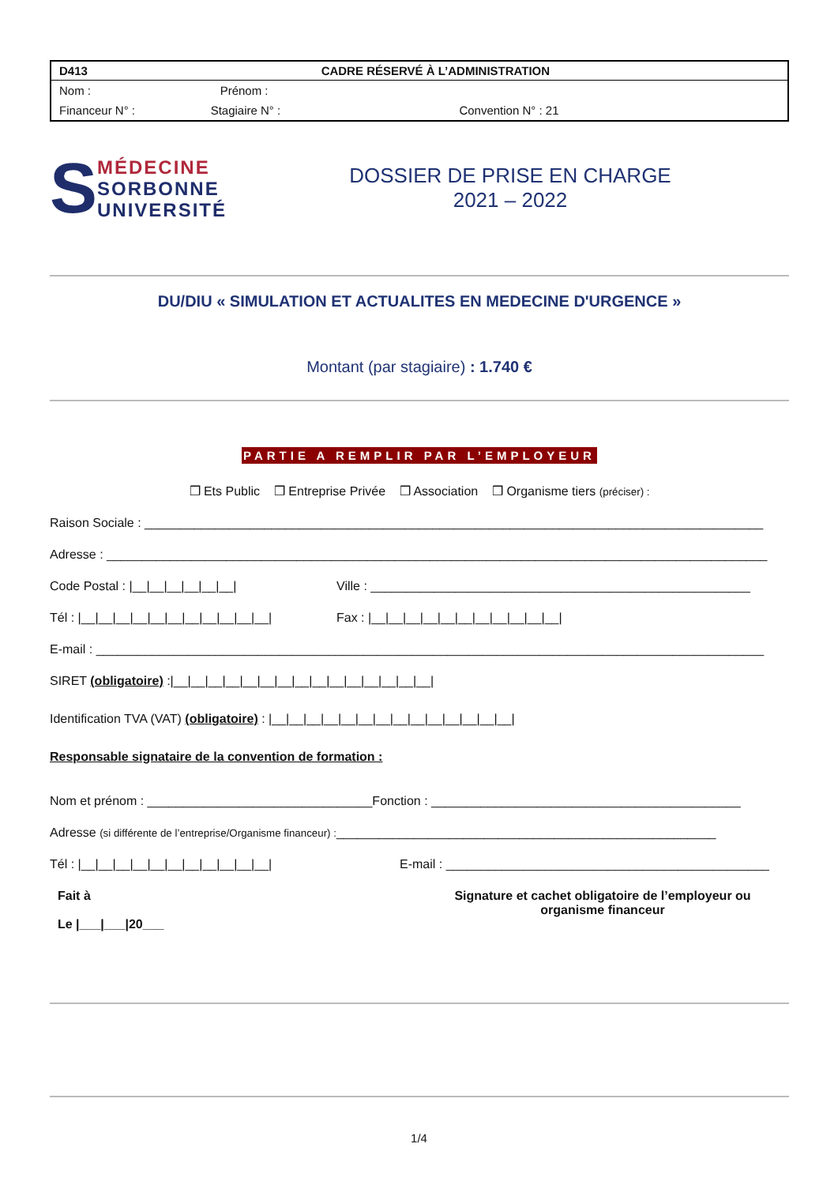| D413 | CADRE RÉSERVÉ À L’ADMINISTRATION | |
| --- | --- | --- |
| Nom : | Prénom : | |
| Financeur N° : | Stagiaire N° : | Convention N° : 21 |
S
MÉDECINE
SORBONNE
UNIVERSITÉ
DOSSIER DE PRISE EN CHARGE
2021 – 2022
DU/DIU « SIMULATION ET ACTUALITES EN MEDECINE D'URGENCE »
Montant (par stagiaire) : 1.740 €
PARTIE A REMPLIR PAR L’EMPLOYEUR
❒ Ets Public ❒ Entreprise Privée ❒ Association ❒ Organisme tiers (préciser) :
Raison Sociale : ________________________________________________________________________________________
Adresse : ______________________________________________________________________________________________
Code Postal : |__|__|__|__|__|__| Ville : ______________________________________________________
Tél : |__|__|__|__|__|__|__|__|__|__|__| Fax : |__|__|__|__|__|__|__|__|__|__|__|
E-mail : _______________________________________________________________________________________________
SIRET (obligatoire) :|__|__|__|__|__|__|__|__|__|__|__|__|__|__|__|
Identification TVA (VAT) (obligatoire) : |__|__|__|__|__|__|__|__|__|__|__|__|__|__|
Responsable signataire de la convention de formation :
Nom et prénom : ________________________________Fonction : ____________________________________________
Adresse (si différente de l’entreprise/Organisme financeur) :______________________________________________________
Tél : |__|__|__|__|__|__|__|__|__|__|__| E-mail : ______________________________________________
Fait à
Le |___|___|20___
Signature et cachet obligatoire de l’employeur ou organisme financeur
1/4